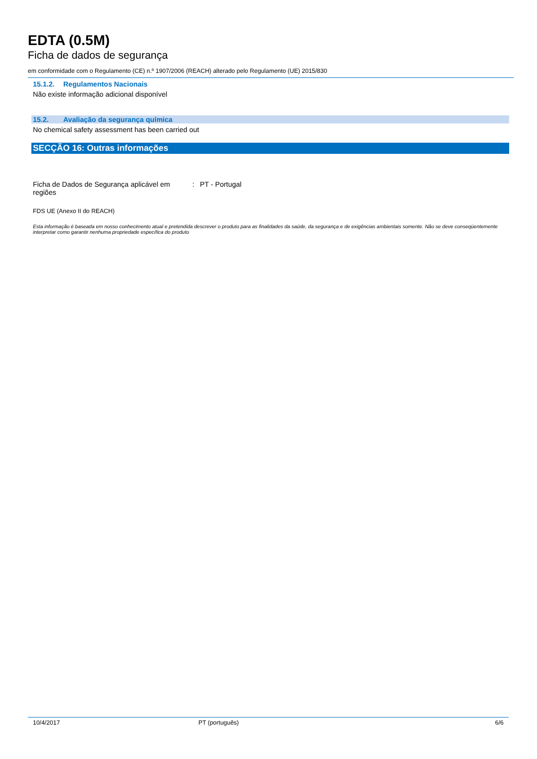EDTA (0.5M)
Ficha de dados de segurança
em conformidade com o Regulamento (CE) n.º 1907/2006 (REACH) alterado pelo Regulamento (UE) 2015/830
15.1.2. Regulamentos Nacionais
Não existe informação adicional disponível
15.2. Avaliação da segurança química
No chemical safety assessment has been carried out
SECÇÃO 16: Outras informações
Ficha de Dados de Segurança aplicável em regiões
: PT - Portugal
FDS UE (Anexo II do REACH)
Esta informação é baseada em nosso conhecimento atual e pretendida descrever o produto para as finalidades da saúde, da segurança e de exigências ambientais somente. Não se deve conseqüentemente interpretar como garantir nenhuma propriedade específica do produto
10/4/2017 PT (português) 6/6